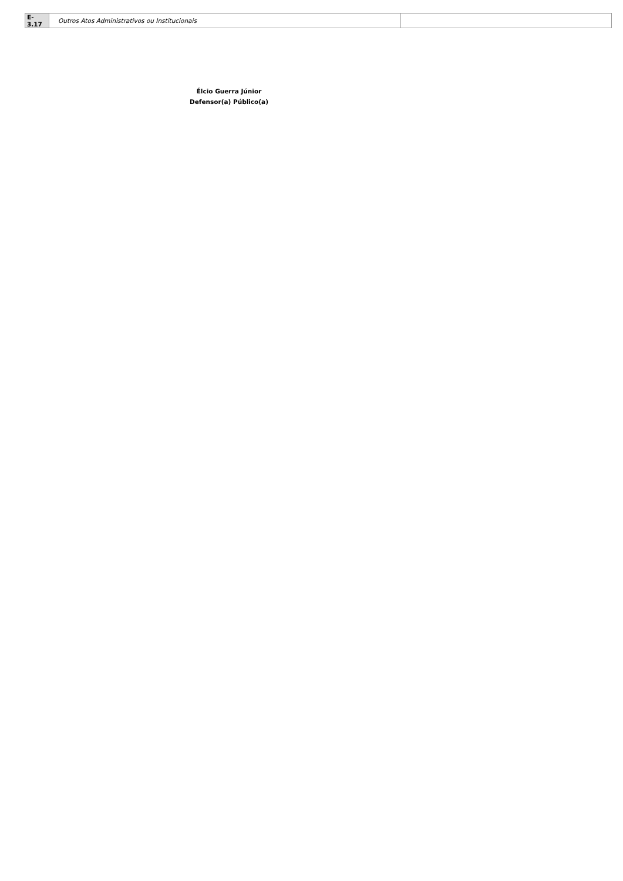| E-3.17 | Outros Atos Administrativos ou Institucionais | |
Élcio Guerra Júnior
Defensor(a) Público(a)